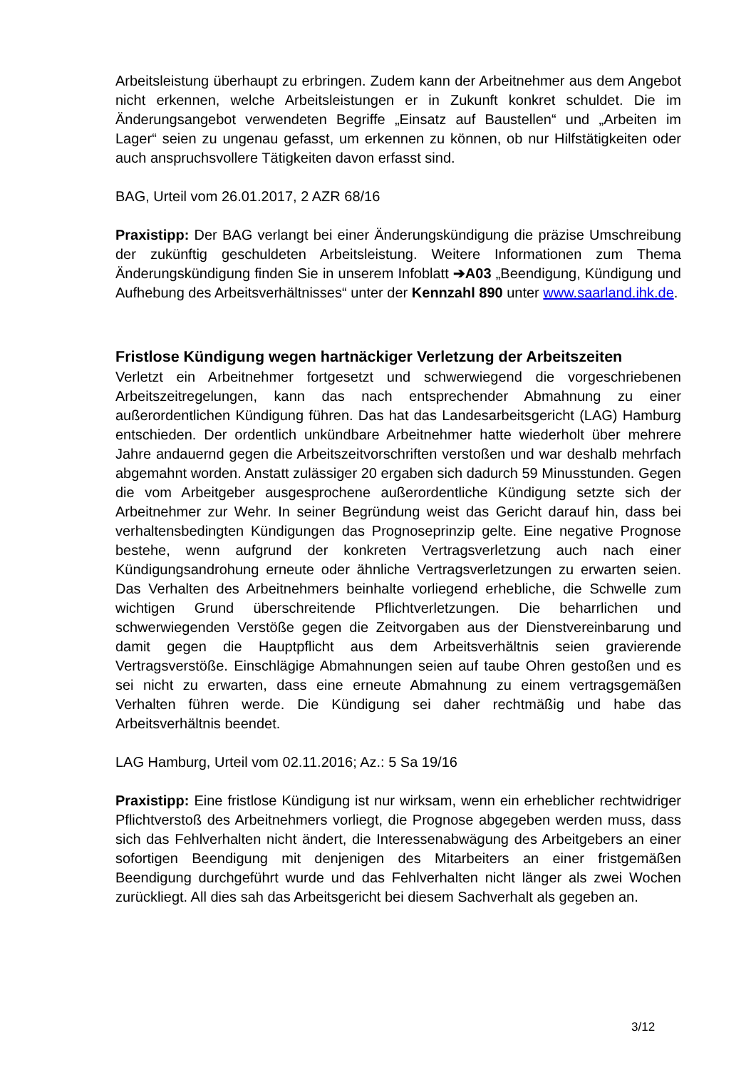Arbeitsleistung überhaupt zu erbringen. Zudem kann der Arbeitnehmer aus dem Angebot nicht erkennen, welche Arbeitsleistungen er in Zukunft konkret schuldet. Die im Änderungsangebot verwendeten Begriffe „Einsatz auf Baustellen“ und „Arbeiten im Lager“ seien zu ungenau gefasst, um erkennen zu können, ob nur Hilfstätigkeiten oder auch anspruchsvollere Tätigkeiten davon erfasst sind.
BAG, Urteil vom 26.01.2017, 2 AZR 68/16
Praxistipp: Der BAG verlangt bei einer Änderungskündigung die präzise Umschreibung der zukünftig geschuldeten Arbeitsleistung. Weitere Informationen zum Thema Änderungskündigung finden Sie in unserem Infoblatt ➔A03 „Beendigung, Kündigung und Aufhebung des Arbeitsverhältnisses“ unter der Kennzahl 890 unter www.saarland.ihk.de.
Fristlose Kündigung wegen hartnäckiger Verletzung der Arbeitszeiten
Verletzt ein Arbeitnehmer fortgesetzt und schwerwiegend die vorgeschriebenen Arbeitszeitregelungen, kann das nach entsprechender Abmahnung zu einer außerordentlichen Kündigung führen. Das hat das Landesarbeitsgericht (LAG) Hamburg entschieden. Der ordentlich unkündbare Arbeitnehmer hatte wiederholt über mehrere Jahre andauernd gegen die Arbeitszeitvorschriften verstoßen und war deshalb mehrfach abgemahnt worden. Anstatt zulässiger 20 ergaben sich dadurch 59 Minusstunden. Gegen die vom Arbeitgeber ausgesprochene außerordentliche Kündigung setzte sich der Arbeitnehmer zur Wehr. In seiner Begründung weist das Gericht darauf hin, dass bei verhaltensbedingten Kündigungen das Prognoseprinzip gelte. Eine negative Prognose bestehe, wenn aufgrund der konkreten Vertragsverletzung auch nach einer Kündigungsandrohung erneute oder ähnliche Vertragsverletzungen zu erwarten seien. Das Verhalten des Arbeitnehmers beinhalte vorliegend erhebliche, die Schwelle zum wichtigen Grund überschreitende Pflichtverletzungen. Die beharrlichen und schwerwiegenden Verstöße gegen die Zeitvorgaben aus der Dienstvereinbarung und damit gegen die Hauptpflicht aus dem Arbeitsverhältnis seien gravierende Vertragsverstöße. Einschlägige Abmahnungen seien auf taube Ohren gestoßen und es sei nicht zu erwarten, dass eine erneute Abmahnung zu einem vertragsgemäßen Verhalten führen werde. Die Kündigung sei daher rechtmäßig und habe das Arbeitsverhältnis beendet.
LAG Hamburg, Urteil vom 02.11.2016; Az.: 5 Sa 19/16
Praxistipp: Eine fristlose Kündigung ist nur wirksam, wenn ein erheblicher rechtwidriger Pflichtverstoß des Arbeitnehmers vorliegt, die Prognose abgegeben werden muss, dass sich das Fehlverhalten nicht ändert, die Interessenabwägung des Arbeitgebers an einer sofortigen Beendigung mit denjenigen des Mitarbeiters an einer fristgemäßen Beendigung durchgeführt wurde und das Fehlverhalten nicht länger als zwei Wochen zurückliegt. All dies sah das Arbeitsgericht bei diesem Sachverhalt als gegeben an.
3/12